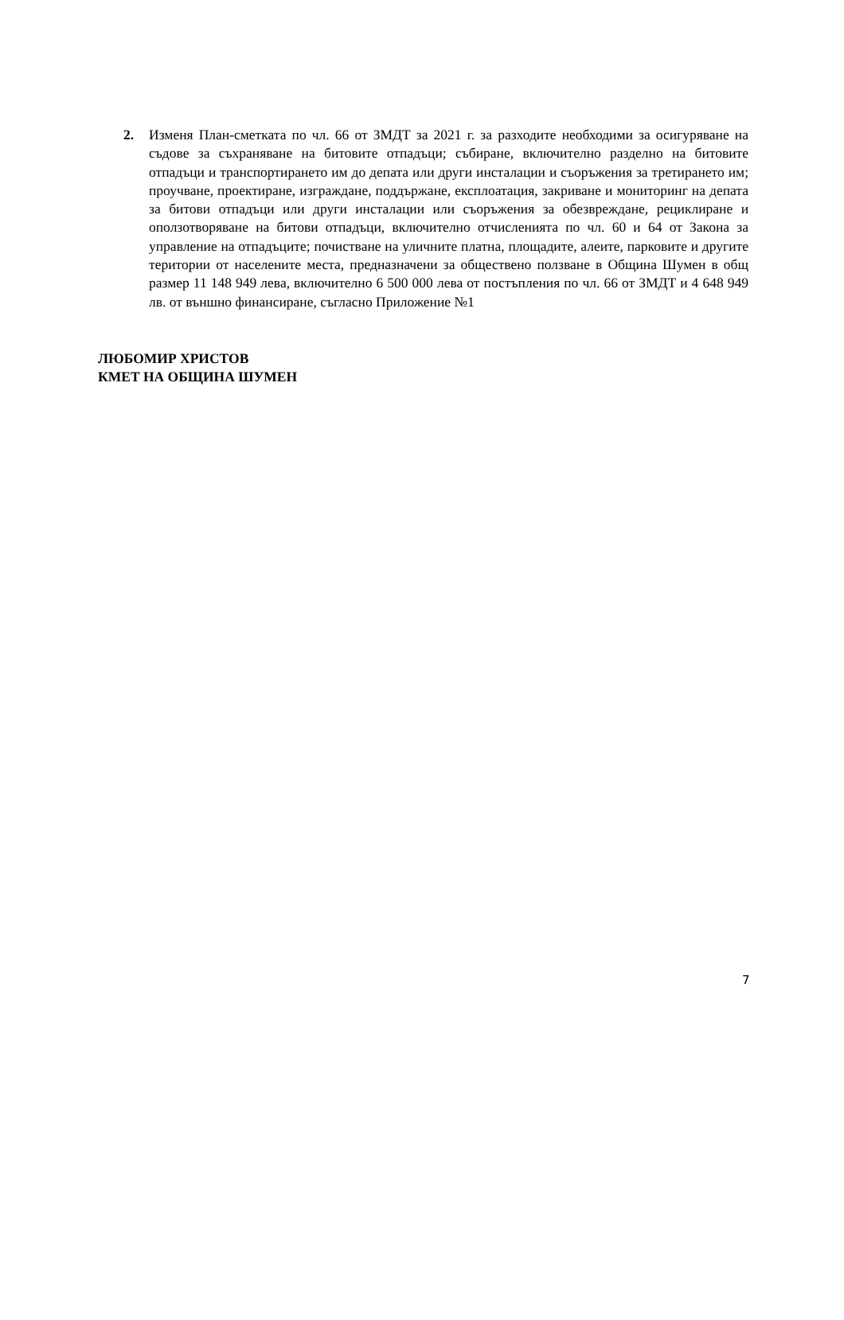2. Изменя План-сметката по чл. 66 от ЗМДТ за 2021 г. за разходите необходими за осигуряване на съдове за съхраняване на битовите отпадъци; събиране, включително разделно на битовите отпадъци и транспортирането им до депата или други инсталации и съоръжения за третирането им; проучване, проектиране, изграждане, поддържане, експлоатация, закриване и мониторинг на депата за битови отпадъци или други инсталации или съоръжения за обезвреждане, рециклиране и оползотворяване на битови отпадъци, включително отчисленията по чл. 60 и 64 от Закона за управление на отпадъците; почистване на уличните платна, площадите, алеите, парковите и другите територии от населените места, предназначени за обществено ползване в Община Шумен в общ размер 11 148 949 лева, включително 6 500 000 лева от постъпления по чл. 66 от ЗМДТ и 4 648 949 лв. от външно финансиране, съгласно Приложение №1
ЛЮБОМИР ХРИСТОВ
КМЕТ НА ОБЩИНА ШУМЕН
7